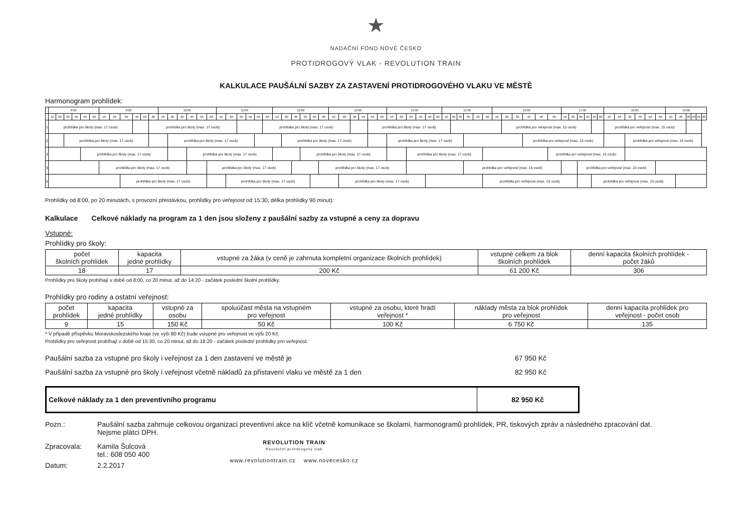★
NADAČNÍ FOND NOVÉ ČESKO
PROTIDROGOVÝ VLAK - REVOLUTION TRAIN
KALKULACE PAUŠÁLNÍ SAZBY ZA ZASTAVENÍ PROTIDROGOVÉHO VLAKU VE MĚSTĚ
Harmonogram prohlídek:
| | 8:00 | | | | | | 9:00 | | | | | | 10:00 | | | | | | 11:00 | | | | | | 12:00 | | | | | | 13:00 | | | | | | 14:00 | | | | | | 15:00 | | | | | | 16:00 | | | | | | 17:00 | | | | | | 18:00 | | | | | | 19:00 | | | | | |
| | 10 | 20 | 30 | 40 | 50 | 60 | 10 | 20 | 30 | 40 | 50 | 60 | 10 | 20 | 30 | 40 | 50 | 60 | 10 | 20 | 30 | 40 | 50 | 60 | 10 | 20 | 30 | 40 | 50 | 60 | 10 | 20 | 30 | 40 | 50 | 60 | 10 | 20 | 30 | 40 | 50 | 60 | 10 | 20 | 30 | 40 | 50 | 60 | 10 | 20 | 30 | 40 | 50 | 60 | 10 | 20 | 30 | 40 | 50 | 60 | 10 | 20 | 30 | 40 | 50 | 60 | 10 | 20 | 30 | 40 | 50 | 60 |
| 1 | prohlídka pro školy (max. 17 osob) | | | | | | | | | | | prohlídka pro školy (max. 17 osob) | | | | | | | | | | | | prohlídka pro školy (max. 17 osob) | | | | | | | | | | | prohlídka pro školy (max. 17 osob) | | | | | | | | | | | | | | | prohlídka pro veřejnost (max. 15 osob) | | | | | | | | | | | prohlídka pro veřejnost (max. 15 osob) | | | | | | | | | | | |
| 2 | | | prohlídka pro školy (max. 17 osob) | | | | | | | | | | | prohlídka pro školy (max. 17 osob) | | | | | | | | | | | | prohlídka pro školy (max. 17 osob) | | | | | | | | | | | prohlídka pro školy (max. 17 osob) | | | | | | | | | | | | | | | prohlídka pro veřejnost (max. 15 osob) | | | | | | | | | | | prohlídka pro veřejnost (max. 15 osob) | | | | | | | | | |
| 3 | | | | | prohlídka pro školy (max. 17 osob) | | | | | | | | | | | prohlídka pro školy (max. 17 osob) | | | | | | | | | | | | prohlídka pro školy (max. 17 osob) | | | | | | | | | | | prohlídka pro školy (max. 17 osob) | | | | | | | | | | | | | | | prohlídka pro veřejnost (max. 15 osob) | | | | | | | | | | | | | | | | | | |
| 4 | | | | | | | prohlídka pro školy (max. 17 osob) | | | | | | | | | | | prohlídka pro školy (max. 17 osob) | | | | | | | | | | | | prohlídka pro školy (max. 17 osob) | | | | | | | | | | | | | | | | prohlídka pro veřejnost (max. 15 osob) | | | | | | | | | | | prohlídka pro veřejnost (max. 15 osob) | | | | | | | | | | | | | | | |
| 5 | | | | | | | | | prohlídka pro školy (max. 17 osob) | | | | | | | | | | | prohlídka pro školy (max. 17 osob) | | | | | | | | | | | | prohlídka pro školy (max. 17 osob) | | | | | | | | | | | | | | | | prohlídka pro veřejnost (max. 15 osob) | | | | | | | | | | | prohlídka pro veřejnost (max. 15 osob) | | | | | | | | | | | | | |
Prohlídky od 8:00, po 20 minutách, s provozní přestávkou, prohlídky pro veřejnost od 15:30, délka prohlídky 90 minut):
Kalkulace Celkové náklady na program za 1 den jsou složeny z paušální sazby za vstupné a ceny za dopravu
Vstupné:
Prohlídky pro školy:
| počet školních prohlídek | kapacita jedné prohlídky | vstupné za žáka (v ceně je zahrnuta kompletní organizace školních prohlídek) | vstupné celkem za blok školních prohlídek | denní kapacita školních prohlídek - počet žáků |
| --- | --- | --- | --- | --- |
| 18 | 17 | 200 Kč | 61 200 Kč | 306 |
Prohlídky pro školy probíhají v době od 8:00, co 20 minut, až do 14:20 - začátek poslední školní prohlídky.
Prohlídky pro rodiny a ostatní veřejnost:
| počet prohlídek | kapacita jedné prohlídky | vstupné za osobu | spoluúčast města na vstupném pro veřejnost | vstupné za osobu, které hradí veřejnost * | náklady města za blok prohlídek pro veřejnost | denní kapacita prohlídek pro veřejnost - počet osob |
| --- | --- | --- | --- | --- | --- | --- |
| 9 | 15 | 150 Kč | 50 Kč | 100 Kč | 6 750 Kč | 135 |
* V případě příspěvku Moravskoslezského kraje (ve výši 80 Kč) bude vstupné pro veřejnost ve výši 20 Kč.
Prohlídky pro veřejnost probíhají v době od 15:30, co 20 minut, až do 18:20 - začátek poslední prohlídky pro veřejnost.
Paušální sazba za vstupné pro školy i veřejnost za 1 den zastavení ve městě je 67 950 Kč
Paušální sazba za vstupné pro školy i veřejnost včetně nákladů za přistavení vlaku ve městě za 1 den 82 950 Kč
Celkové náklady za 1 den preventivního programu 82 950 Kč
Pozn.: Paušální sazba zahrnuje celkovou organizaci preventivní akce na klíč včetně komunikace se školami, harmonogramů prohlídek, PR, tiskových zpráv a následného zpracování dat.
Nejsme plátci DPH.
Zpracovala: Kamila Šulcová
tel.: 608 050 400
Datum: 2.2.2017
REVOLUTION TRAIN
Revoluční protidrogový vlak
www.revolutiontrain.cz www.novecesko.cz